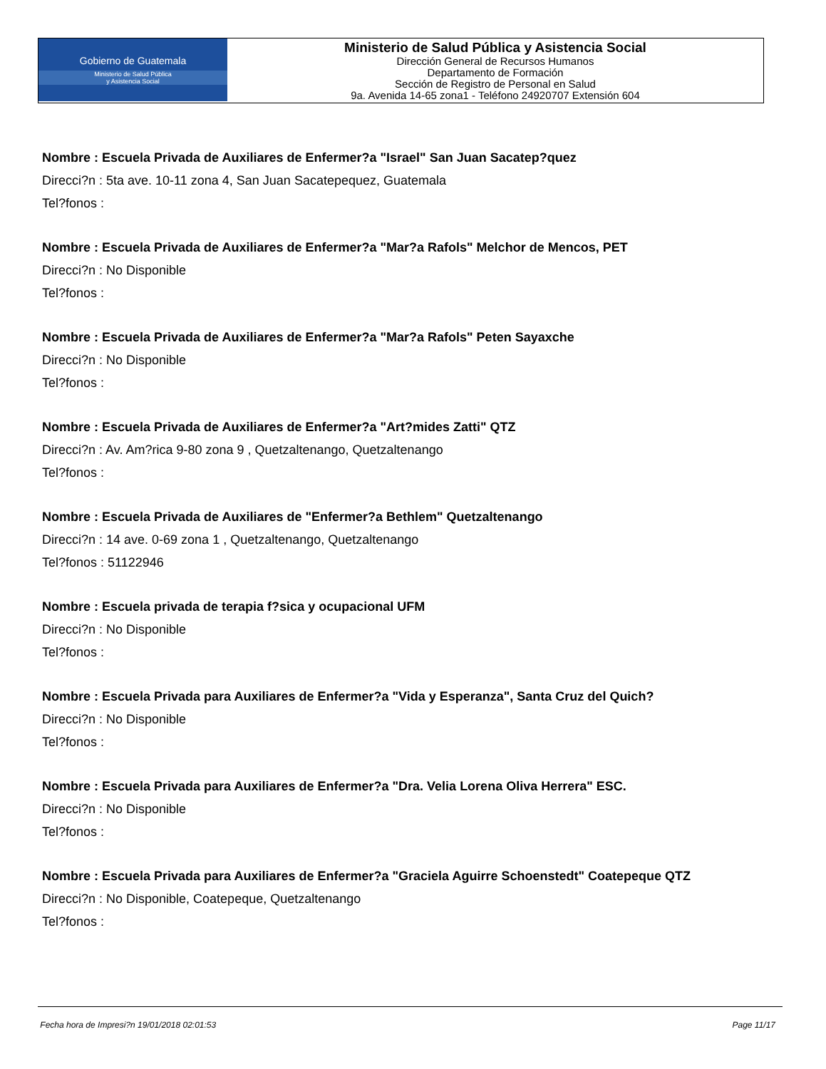Gobierno de Guatemala
Ministerio de Salud Pública
y Asistencia Social
Ministerio de Salud Pública y Asistencia Social
Dirección General de Recursos Humanos
Departamento de Formación
Sección de Registro de Personal en Salud
9a. Avenida 14-65 zona1 - Teléfono 24920707 Extensión 604
Nombre : Escuela Privada de Auxiliares de Enfermer?a "Israel" San Juan Sacatep?quez
Direcci?n : 5ta ave. 10-11 zona 4, San Juan Sacatepequez, Guatemala
Tel?fonos :
Nombre : Escuela Privada de Auxiliares de Enfermer?a "Mar?a Rafols" Melchor de Mencos, PET
Direcci?n : No Disponible
Tel?fonos :
Nombre : Escuela Privada de Auxiliares de Enfermer?a "Mar?a Rafols" Peten Sayaxche
Direcci?n : No Disponible
Tel?fonos :
Nombre : Escuela Privada de Auxiliares de Enfermer?a "Art?mides Zatti" QTZ
Direcci?n : Av. Am?rica 9-80 zona 9 , Quetzaltenango, Quetzaltenango
Tel?fonos :
Nombre : Escuela Privada de Auxiliares de "Enfermer?a Bethlem" Quetzaltenango
Direcci?n : 14 ave. 0-69 zona 1 , Quetzaltenango, Quetzaltenango
Tel?fonos : 51122946
Nombre : Escuela privada de terapia f?sica y ocupacional UFM
Direcci?n : No Disponible
Tel?fonos :
Nombre : Escuela Privada para Auxiliares de Enfermer?a "Vida y Esperanza", Santa Cruz del Quich?
Direcci?n : No Disponible
Tel?fonos :
Nombre : Escuela Privada para Auxiliares de Enfermer?a "Dra. Velia Lorena Oliva Herrera" ESC.
Direcci?n : No Disponible
Tel?fonos :
Nombre : Escuela Privada para Auxiliares de Enfermer?a "Graciela Aguirre Schoenstedt" Coatepeque QTZ
Direcci?n : No Disponible, Coatepeque, Quetzaltenango
Tel?fonos :
Fecha hora de Impresi?n 19/01/2018 02:01:53 Page 11/17